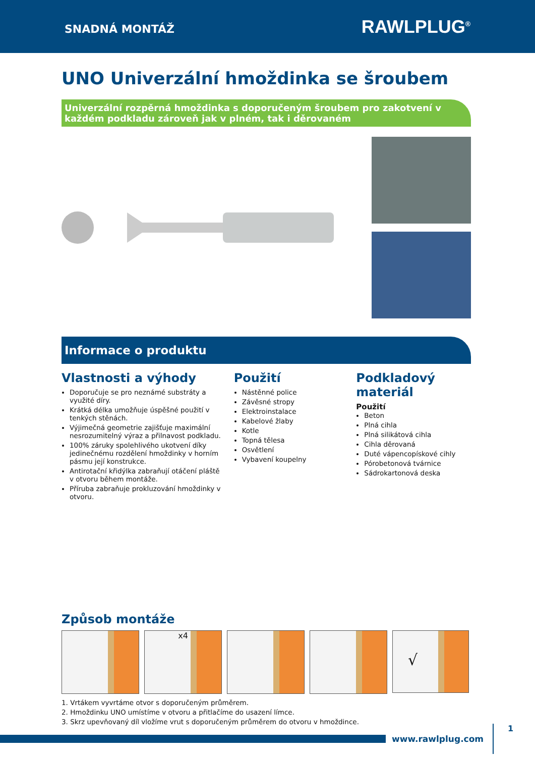SNADNÁ MONTÁŽ
RAWLPLUG<sup>®</sup>
UNO Univerzální hmoždinka se šroubem
Univerzální rozpěrná hmoždinka s doporučeným šroubem pro zakotvení v každém podkladu zároveň jak v plném, tak i děrovaném
Informace o produktu
Vlastnosti a výhody
Doporučuje se pro neznámé substráty a využité díry.
Krátká délka umožňuje úspěšné použití v tenkých stěnách.
Výjimečná geometrie zajišťuje maximální nesrozumitelný výraz a přilnavost podkladu.
100% záruky spolehlivého ukotvení díky jedinečnému rozdělení hmoždinky v horním pásmu její konstrukce.
Antirotační křidýlka zabraňují otáčení pláště v otvoru během montáže.
Příruba zabraňuje prokluzování hmoždinky v otvoru.
Použití
Nástěnné police
Závěsné stropy
Elektroinstalace
Kabelové žlaby
Kotle
Topná tělesa
Osvětlení
Vybavení koupelny
Podkladový materiál
Použití
Beton
Plná cihla
Plná silikátová cihla
Cihla děrovaná
Duté vápencopískové cihly
Pórobetonová tvárnice
Sádrokartonová deska
Způsob montáže
x4
√
1. Vrtákem vyvrtáme otvor s doporučeným průměrem.
2. Hmoždinku UNO umístíme v otvoru a přitlačíme do usazení límce.
3. Skrz upevňovaný díl vložíme vrut s doporučeným průměrem do otvoru v hmoždince.
www.rawlplug.com
1